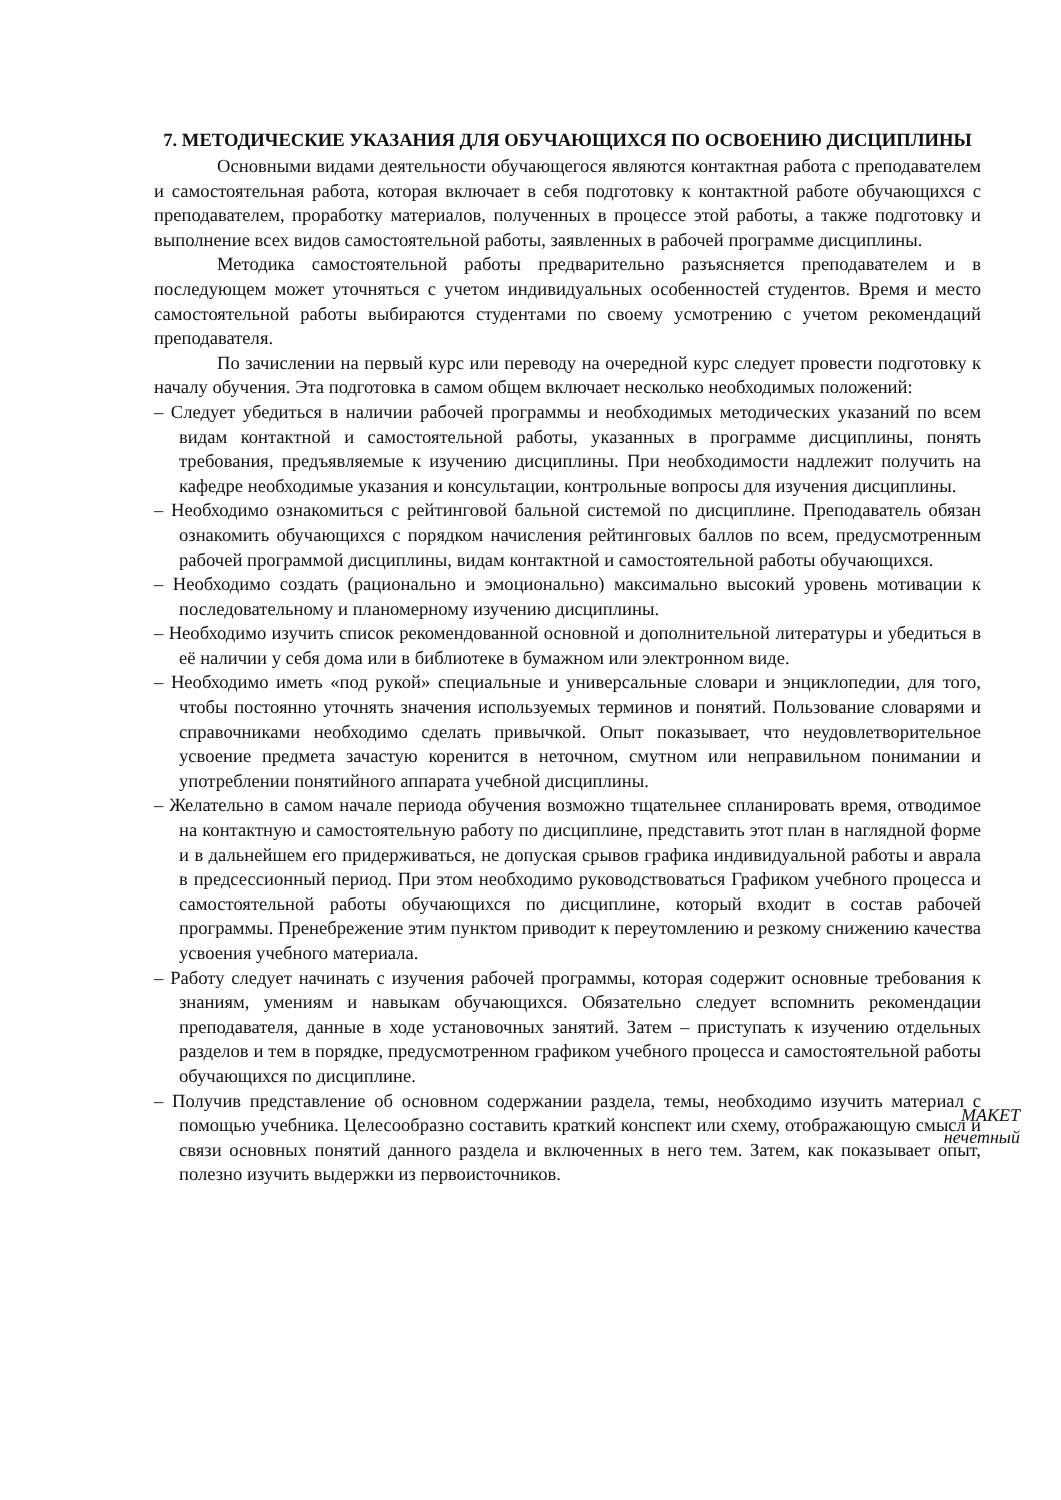7. МЕТОДИЧЕСКИЕ УКАЗАНИЯ ДЛЯ ОБУЧАЮЩИХСЯ ПО ОСВОЕНИЮ ДИСЦИПЛИНЫ
Основными видами деятельности обучающегося являются контактная работа с преподавателем и самостоятельная работа, которая включает в себя подготовку к контактной работе обучающихся с преподавателем, проработку материалов, полученных в процессе этой работы, а также подготовку и выполнение всех видов самостоятельной работы, заявленных в рабочей программе дисциплины.
Методика самостоятельной работы предварительно разъясняется преподавателем и в последующем может уточняться с учетом индивидуальных особенностей студентов. Время и место самостоятельной работы выбираются студентами по своему усмотрению с учетом рекомендаций преподавателя.
По зачислении на первый курс или переводу на очередной курс следует провести подготовку к началу обучения. Эта подготовка в самом общем включает несколько необходимых положений:
– Следует убедиться в наличии рабочей программы и необходимых методических указаний по всем видам контактной и самостоятельной работы, указанных в программе дисциплины, понять требования, предъявляемые к изучению дисциплины. При необходимости надлежит получить на кафедре необходимые указания и консультации, контрольные вопросы для изучения дисциплины.
– Необходимо ознакомиться с рейтинговой бальной системой по дисциплине. Преподаватель обязан ознакомить обучающихся с порядком начисления рейтинговых баллов по всем, предусмотренным рабочей программой дисциплины, видам контактной и самостоятельной работы обучающихся.
– Необходимо создать (рационально и эмоционально) максимально высокий уровень мотивации к последовательному и планомерному изучению дисциплины.
– Необходимо изучить список рекомендованной основной и дополнительной литературы и убедиться в её наличии у себя дома или в библиотеке в бумажном или электронном виде.
– Необходимо иметь «под рукой» специальные и универсальные словари и энциклопедии, для того, чтобы постоянно уточнять значения используемых терминов и понятий. Пользование словарями и справочниками необходимо сделать привычкой. Опыт показывает, что неудовлетворительное усвоение предмета зачастую коренится в неточном, смутном или неправильном понимании и употреблении понятийного аппарата учебной дисциплины.
– Желательно в самом начале периода обучения возможно тщательнее спланировать время, отводимое на контактную и самостоятельную работу по дисциплине, представить этот план в наглядной форме и в дальнейшем его придерживаться, не допуская срывов графика индивидуальной работы и аврала в предсессионный период. При этом необходимо руководствоваться Графиком учебного процесса и самостоятельной работы обучающихся по дисциплине, который входит в состав рабочей программы. Пренебрежение этим пунктом приводит к переутомлению и резкому снижению качества усвоения учебного материала.
– Работу следует начинать с изучения рабочей программы, которая содержит основные требования к знаниям, умениям и навыкам обучающихся. Обязательно следует вспомнить рекомендации преподавателя, данные в ходе установочных занятий. Затем – приступать к изучению отдельных разделов и тем в порядке, предусмотренном графиком учебного процесса и самостоятельной работы обучающихся по дисциплине.
– Получив представление об основном содержании раздела, темы, необходимо изучить материал с помощью учебника. Целесообразно составить краткий конспект или схему, отображающую смысл и связи основных понятий данного раздела и включенных в него тем. Затем, как показывает опыт, полезно изучить выдержки из первоисточников.
MAKET
нечетный